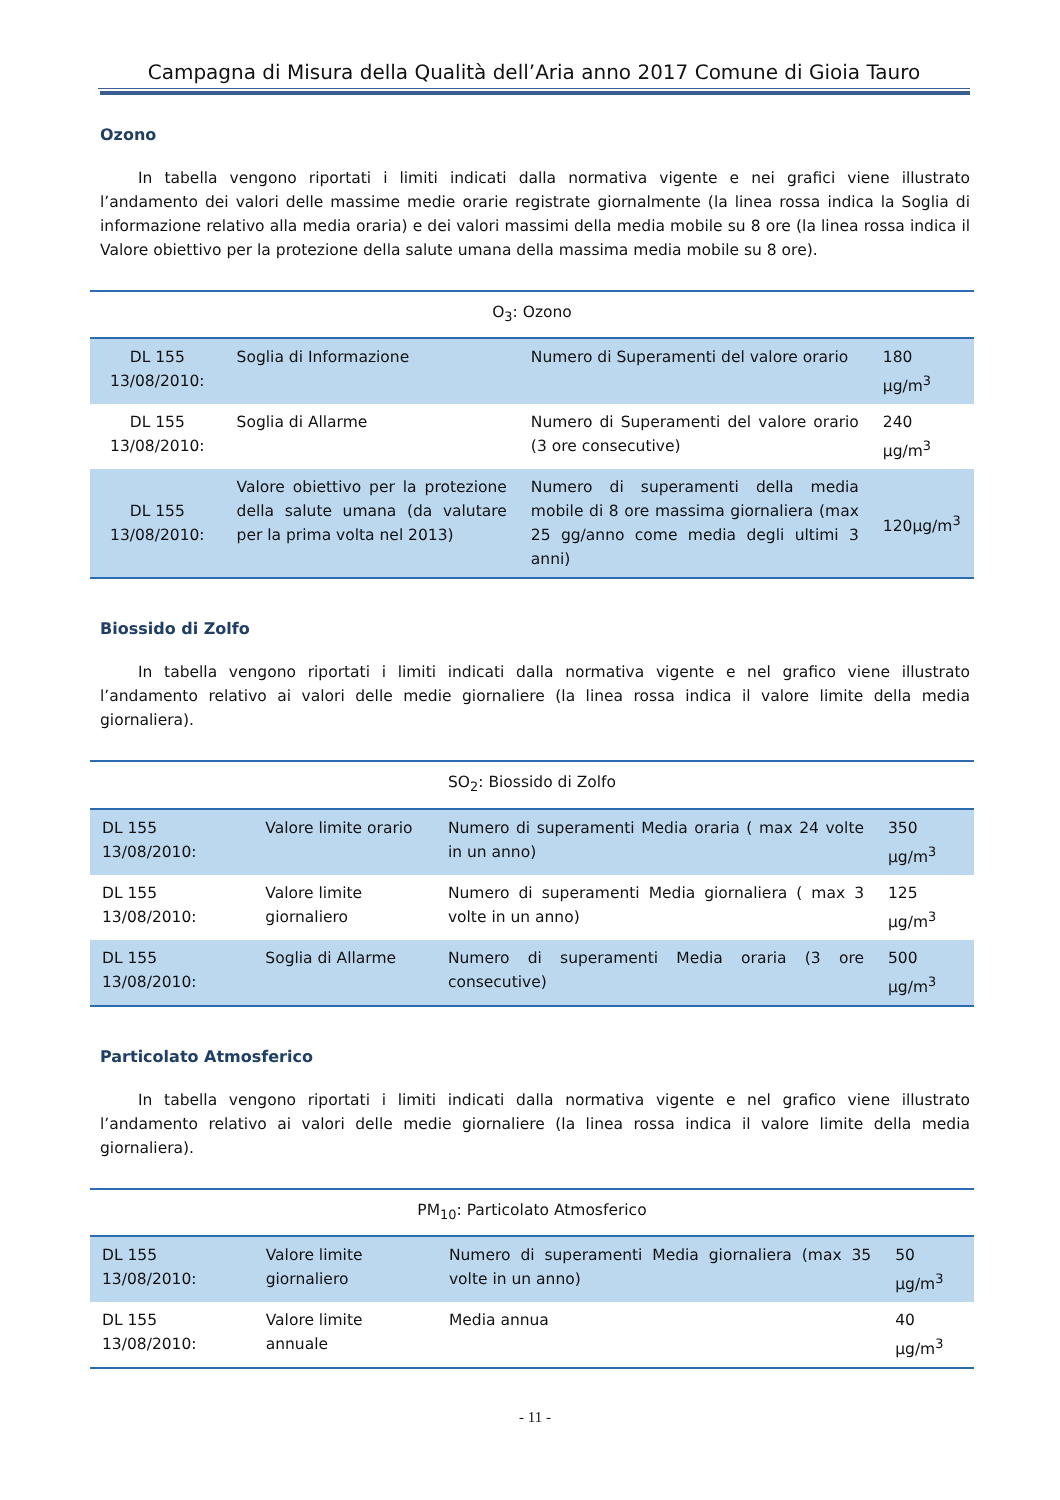Campagna di Misura della Qualità dell’Aria anno 2017 Comune di Gioia Tauro
Ozono
In tabella vengono riportati i limiti indicati dalla normativa vigente e nei grafici viene illustrato l’andamento dei valori delle massime medie orarie registrate giornalmente (la linea rossa indica la Soglia di informazione relativo alla media oraria) e dei valori massimi della media mobile su 8 ore (la linea rossa indica il Valore obiettivo per la protezione della salute umana della massima media mobile su 8 ore).
| O<sub>3</sub>: Ozono | | | |
| --- | --- | --- | --- |
| DL 155 13/08/2010: | Soglia di Informazione | Numero di Superamenti del valore orario | 180 µg/m<sup>3</sup> |
| DL 155 13/08/2010: | Soglia di Allarme | Numero di Superamenti del valore orario (3 ore consecutive) | 240 µg/m<sup>3</sup> |
| DL 155 13/08/2010: | Valore obiettivo per la protezione della salute umana (da valutare per la prima volta nel 2013) | Numero di superamenti della media mobile di 8 ore massima giornaliera (max 25 gg/anno come media degli ultimi 3 anni) | 120µg/m<sup>3</sup> |
Biossido di Zolfo
In tabella vengono riportati i limiti indicati dalla normativa vigente e nel grafico viene illustrato l’andamento relativo ai valori delle medie giornaliere (la linea rossa indica il valore limite della media giornaliera).
| SO<sub>2</sub>: Biossido di Zolfo | | | |
| --- | --- | --- | --- |
| DL 155 13/08/2010: | Valore limite orario | Numero di superamenti Media oraria ( max 24 volte in un anno) | 350 µg/m<sup>3</sup> |
| DL 155 13/08/2010: | Valore limite giornaliero | Numero di superamenti Media giornaliera ( max 3 volte in un anno) | 125 µg/m<sup>3</sup> |
| DL 155 13/08/2010: | Soglia di Allarme | Numero di superamenti Media oraria (3 ore consecutive) | 500 µg/m<sup>3</sup> |
Particolato Atmosferico
In tabella vengono riportati i limiti indicati dalla normativa vigente e nel grafico viene illustrato l’andamento relativo ai valori delle medie giornaliere (la linea rossa indica il valore limite della media giornaliera).
| PM<sub>10</sub>: Particolato Atmosferico | | | |
| --- | --- | --- | --- |
| DL 155 13/08/2010: | Valore limite giornaliero | Numero di superamenti Media giornaliera (max 35 volte in un anno) | 50 µg/m<sup>3</sup> |
| DL 155 13/08/2010: | Valore limite annuale | Media annua | 40 µg/m<sup>3</sup> |
- 11 -